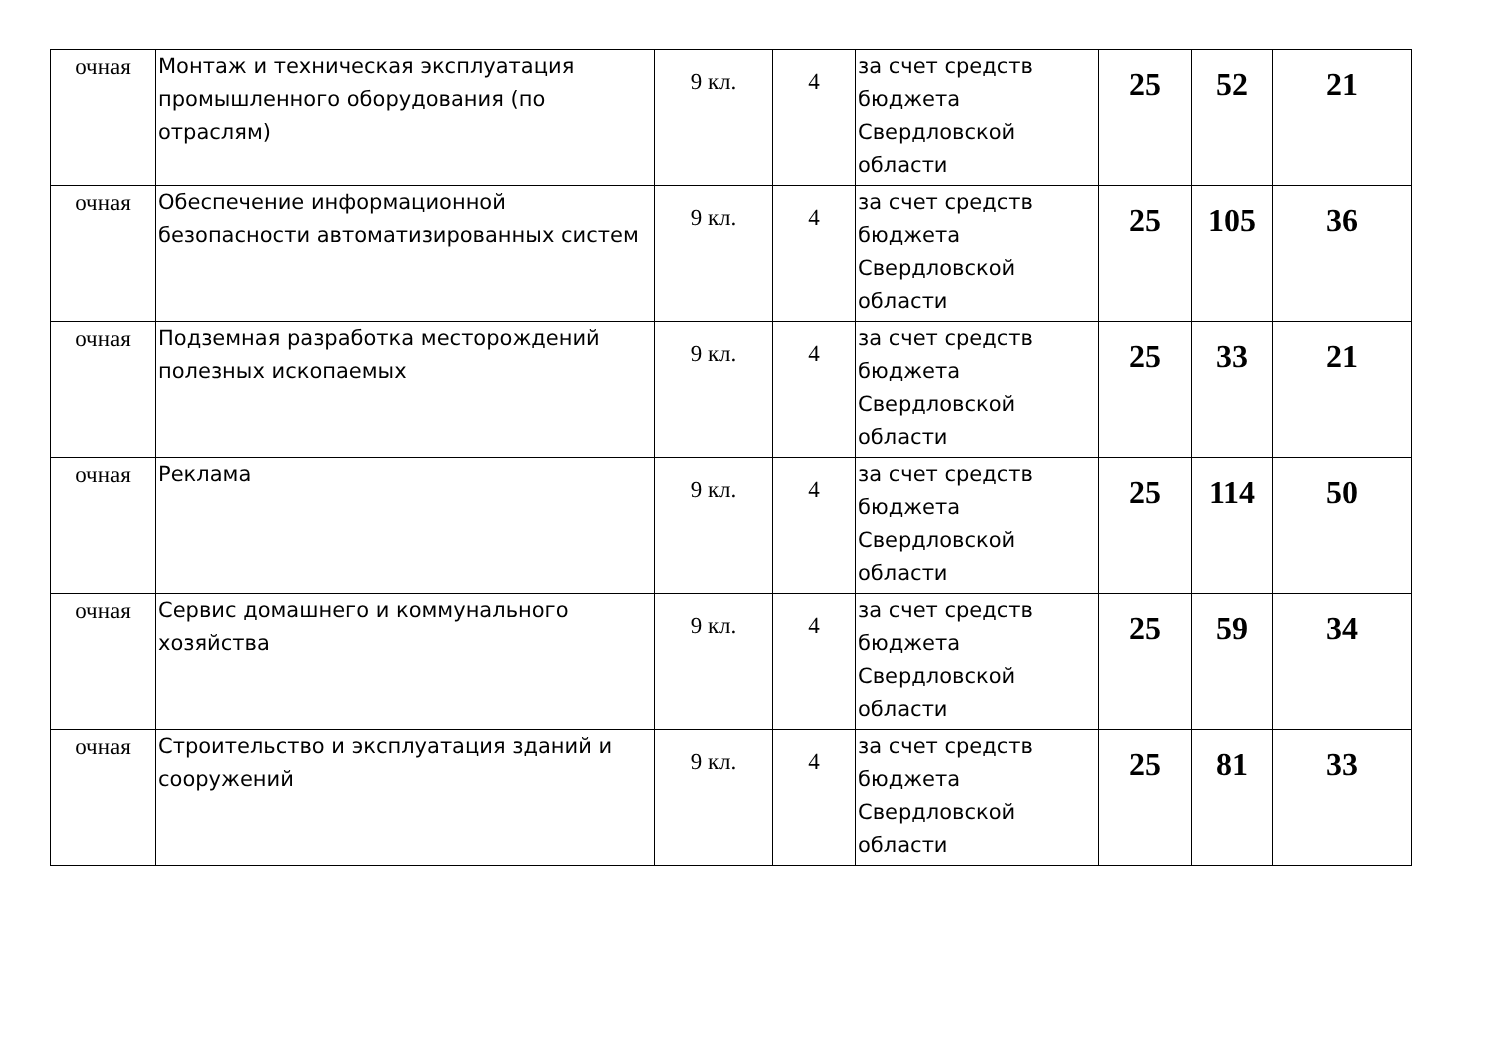| очная | Монтаж и техническая эксплуатация промышленного оборудования (по отраслям) | 9 кл. | 4 | за счет средств бюджета Свердловской области | 25 | 52 | 21 |
| очная | Обеспечение информационной безопасности автоматизированных систем | 9 кл. | 4 | за счет средств бюджета Свердловской области | 25 | 105 | 36 |
| очная | Подземная разработка месторождений полезных ископаемых | 9 кл. | 4 | за счет средств бюджета Свердловской области | 25 | 33 | 21 |
| очная | Реклама | 9 кл. | 4 | за счет средств бюджета Свердловской области | 25 | 114 | 50 |
| очная | Сервис домашнего и коммунального хозяйства | 9 кл. | 4 | за счет средств бюджета Свердловской области | 25 | 59 | 34 |
| очная | Строительство и эксплуатация зданий и сооружений | 9 кл. | 4 | за счет средств бюджета Свердловской области | 25 | 81 | 33 |